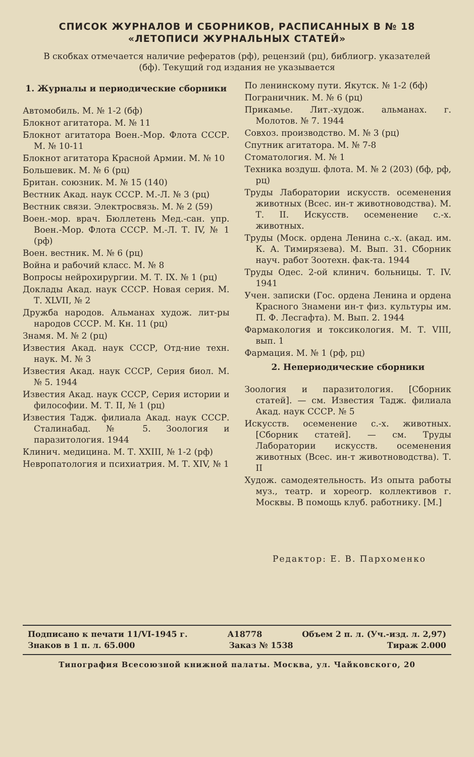СПИСОК ЖУРНАЛОВ И СБОРНИКОВ, РАСПИСАННЫХ В № 18
«ЛЕТОПИСИ ЖУРНАЛЬНЫХ СТАТЕЙ»
В скобках отмечается наличие рефератов (рф), рецензий (рц), библиогр. указателей (бф). Текущий год издания не указывается
1. Журналы и периодические сборники
Автомобиль. М. № 1-2 (бф)
Блокнот агитатора. М. № 11
Блокнот агитатора Воен.-Мор. Флота СССР. М. № 10-11
Блокнот агитатора Красной Армии. М. № 10
Большевик. М. № 6 (рц)
Британ. союзник. М. № 15 (140)
Вестник Акад. наук СССР. М.-Л. № 3 (рц)
Вестник связи. Электросвязь. М. № 2 (59)
Воен.-мор. врач. Бюллетень Мед.-сан. упр. Воен.-Мор. Флота СССР. М.-Л. Т. IV, № 1 (рф)
Воен. вестник. М. № 6 (рц)
Война и рабочий класс. М. № 8
Вопросы нейрохирургии. М. Т. IX. № 1 (рц)
Доклады Акад. наук СССР. Новая серия. М. Т. XLVII, № 2
Дружба народов. Альманах худож. лит-ры народов СССР. М. Кн. 11 (рц)
Знамя. М. № 2 (рц)
Известия Акад. наук СССР, Отд-ние техн. наук. М. № 3
Известия Акад. наук СССР, Серия биол. М. № 5. 1944
Известия Акад. наук СССР, Серия истории и философии. М. Т. II, № 1 (рц)
Известия Тадж. филиала Акад. наук СССР. Сталинабад. № 5. Зоология и паразитология. 1944
Клинич. медицина. М. Т. XXIII, № 1-2 (рф)
Невропатология и психиатрия. М. Т. XIV, № 1
По ленинскому пути. Якутск. № 1-2 (бф)
Пограничник. М. № 6 (рц)
Прикамье. Лит.-худож. альманах. г. Молотов. № 7. 1944
Совхоз. производство. М. № 3 (рц)
Спутник агитатора. М. № 7-8
Стоматология. М. № 1
Техника воздуш. флота. М. № 2 (203) (бф, рф, рц)
Труды Лаборатории искусств. осеменения животных (Всес. ин-т животноводства). М. Т. II. Искусств. осеменение с.-х. животных.
Труды (Моск. ордена Ленина с.-х. (акад. им. К. А. Тимирязева). М. Вып. 31. Сборник науч. работ Зоотехн. фак-та. 1944
Труды Одес. 2-ой клинич. больницы. Т. IV. 1941
Учен. записки (Гос. ордена Ленина и ордена Красного Знамени ин-т физ. культуры им. П. Ф. Лесгафта). М. Вып. 2. 1944
Фармакология и токсикология. М. Т. VIII, вып. 1
Фармация. М. № 1 (рф, рц)
2. Непериодические сборники
Зоология и паразитология. [Сборник статей]. — см. Известия Тадж. филиала Акад. наук СССР. № 5
Искусств. осеменение с.-х. животных. [Сборник статей]. — см. Труды Лаборатории искусств. осеменения животных (Всес. ин-т животноводства). Т. II
Худож. самодеятельность. Из опыта работы муз., театр. и хореогр. коллективов г. Москвы. В помощь клуб. работнику. [М.]
Редактор: Е. В. Пархоменко
Подписано к печати 11/VI-1945 г. А18778 Объем 2 п. л. (Уч.-изд. л. 2,97)
Знаков в 1 п. л. 65.000 Заказ № 1538 Тираж 2.000
Типография Всесоюзной книжной палаты. Москва, ул. Чайковского, 20